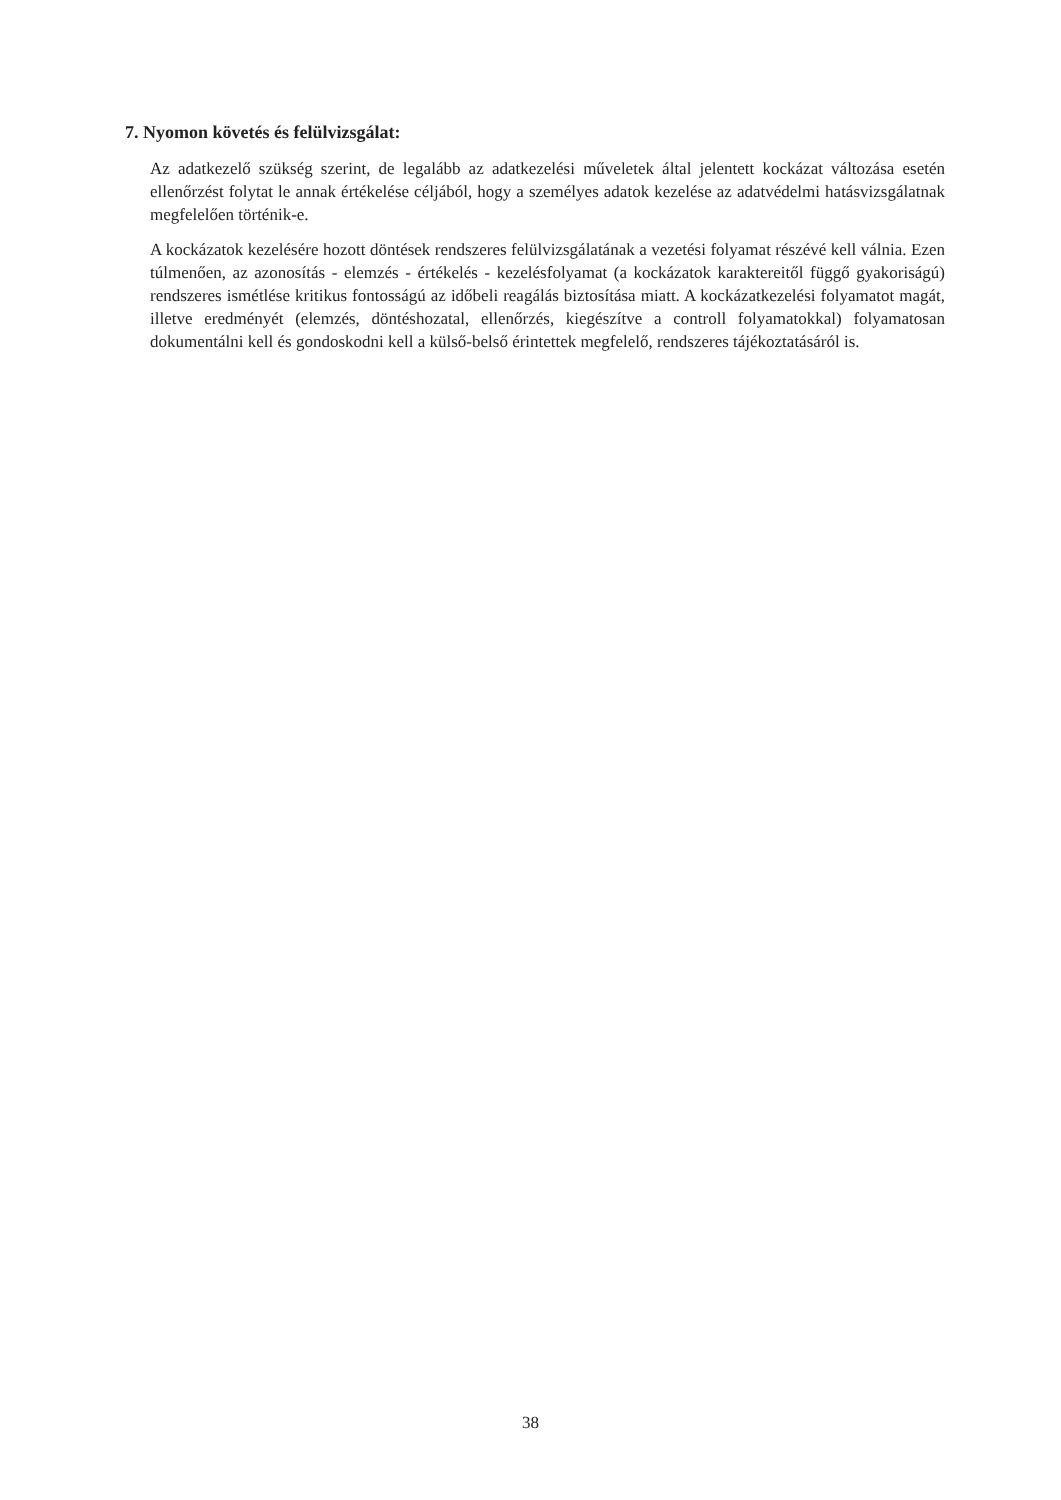7. Nyomon követés és felülvizsgálat:
Az adatkezelő szükség szerint, de legalább az adatkezelési műveletek által jelentett kockázat változása esetén ellenőrzést folytat le annak értékelése céljából, hogy a személyes adatok kezelése az adatvédelmi hatásvizsgálatnak megfelelően történik-e.
A kockázatok kezelésére hozott döntések rendszeres felülvizsgálatának a vezetési folyamat részévé kell válnia. Ezen túlmenően, az azonosítás - elemzés - értékelés - kezelésfolyamat (a kockázatok karaktereitől függő gyakoriságú) rendszeres ismétlése kritikus fontosságú az időbeli reagálás biztosítása miatt. A kockázatkezelési folyamatot magát, illetve eredményét (elemzés, döntéshozatal, ellenőrzés, kiegészítve a controll folyamatokkal) folyamatosan dokumentálni kell és gondoskodni kell a külső-belső érintettek megfelelő, rendszeres tájékoztatásáról is.
38